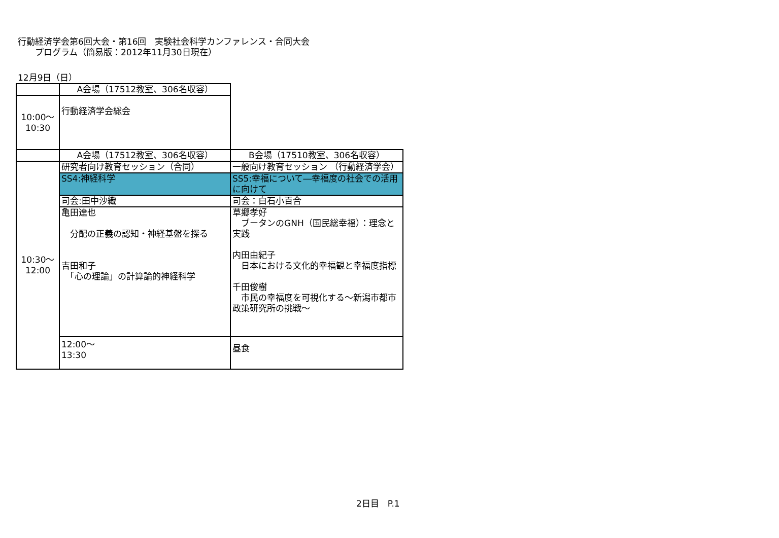行動経済学会第6回大会・第16回　実験社会科学カンファレンス・合同大会
　　プログラム（簡易版：2012年11月30日現在）
12月9日（日）
| | A会場（17512教室、306名収容） | | |
| 10:00～ 10:30 | 行動経済学会総会 | | |
| | A会場（17512教室、306名収容） | B会場（17510教室、306名収容） | |
| 10:30～ 12:00 | 研究者向け教育セッション（合同） | 一般向け教育セッション （行動経済学会） | |
| | SS4:神経科学 | SS5:幸福について―幸福度の社会での活用に向けて | |
| | 司会:田中沙織 | 司会：白石小百合 | |
| | 亀田達也 分配の正義の認知・神経基盤を探る 吉田和子 「心の理論」の計算論的神経科学 | 草郷孝好 ブータンのGNH（国民総幸福）：理念と実践 内田由紀子 日本における文化的幸福観と幸福度指標 千田俊樹 市民の幸福度を可視化する～新潟市都市政策研究所の挑戦～ | |
| | 12:00～ 13:30 | 昼食 | |
2日目　P.1